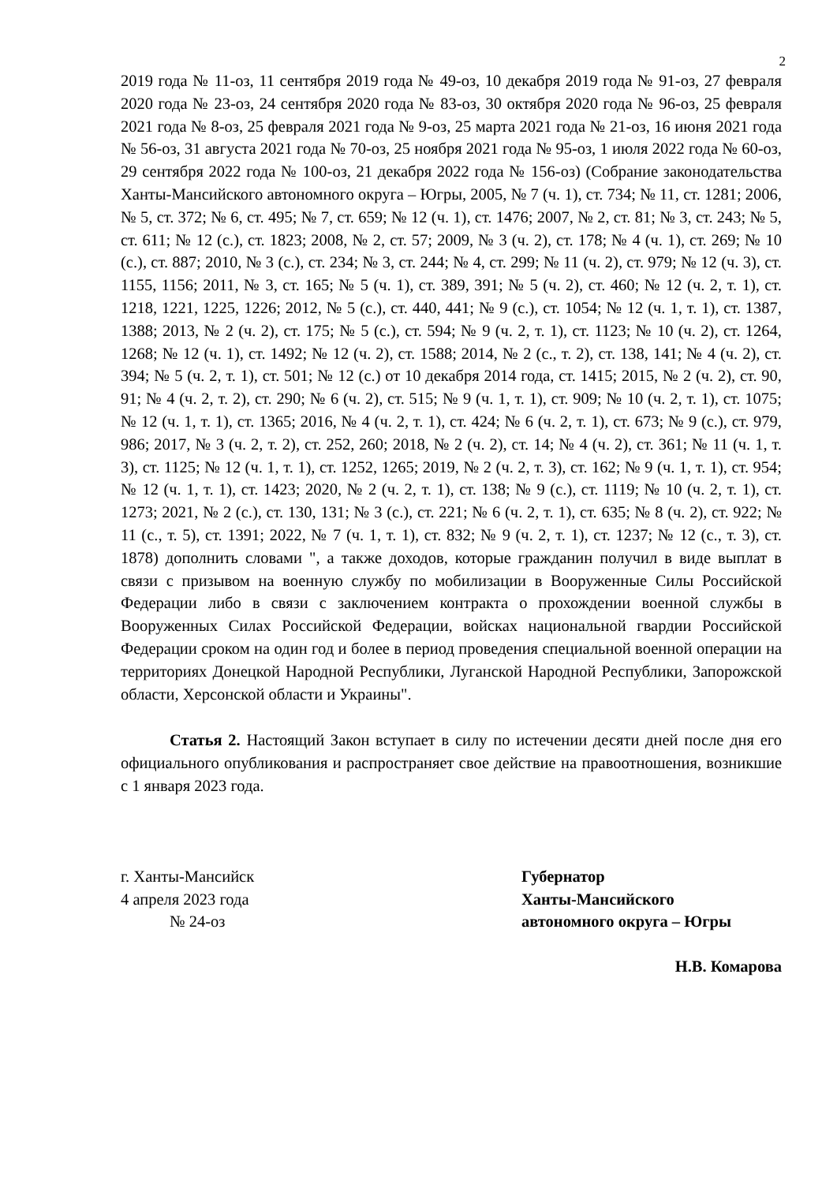2
2019 года № 11-оз, 11 сентября 2019 года № 49-оз, 10 декабря 2019 года № 91-оз, 27 февраля 2020 года № 23-оз, 24 сентября 2020 года № 83-оз, 30 октября 2020 года № 96-оз, 25 февраля 2021 года № 8-оз, 25 февраля 2021 года № 9-оз, 25 марта 2021 года № 21-оз, 16 июня 2021 года № 56-оз, 31 августа 2021 года № 70-оз, 25 ноября 2021 года № 95-оз, 1 июля 2022 года № 60-оз, 29 сентября 2022 года № 100-оз, 21 декабря 2022 года № 156-оз) (Собрание законодательства Ханты-Мансийского автономного округа – Югры, 2005, № 7 (ч. 1), ст. 734; № 11, ст. 1281; 2006, № 5, ст. 372; № 6, ст. 495; № 7, ст. 659; № 12 (ч. 1), ст. 1476; 2007, № 2, ст. 81; № 3, ст. 243; № 5, ст. 611; № 12 (с.), ст. 1823; 2008, № 2, ст. 57; 2009, № 3 (ч. 2), ст. 178; № 4 (ч. 1), ст. 269; № 10 (с.), ст. 887; 2010, № 3 (с.), ст. 234; № 3, ст. 244; № 4, ст. 299; № 11 (ч. 2), ст. 979; № 12 (ч. 3), ст. 1155, 1156; 2011, № 3, ст. 165; № 5 (ч. 1), ст. 389, 391; № 5 (ч. 2), ст. 460; № 12 (ч. 2, т. 1), ст. 1218, 1221, 1225, 1226; 2012, № 5 (с.), ст. 440, 441; № 9 (с.), ст. 1054; № 12 (ч. 1, т. 1), ст. 1387, 1388; 2013, № 2 (ч. 2), ст. 175; № 5 (с.), ст. 594; № 9 (ч. 2, т. 1), ст. 1123; № 10 (ч. 2), ст. 1264, 1268; № 12 (ч. 1), ст. 1492; № 12 (ч. 2), ст. 1588; 2014, № 2 (с., т. 2), ст. 138, 141; № 4 (ч. 2), ст. 394; № 5 (ч. 2, т. 1), ст. 501; № 12 (с.) от 10 декабря 2014 года, ст. 1415; 2015, № 2 (ч. 2), ст. 90, 91; № 4 (ч. 2, т. 2), ст. 290; № 6 (ч. 2), ст. 515; № 9 (ч. 1, т. 1), ст. 909; № 10 (ч. 2, т. 1), ст. 1075; № 12 (ч. 1, т. 1), ст. 1365; 2016, № 4 (ч. 2, т. 1), ст. 424; № 6 (ч. 2, т. 1), ст. 673; № 9 (с.), ст. 979, 986; 2017, № 3 (ч. 2, т. 2), ст. 252, 260; 2018, № 2 (ч. 2), ст. 14; № 4 (ч. 2), ст. 361; № 11 (ч. 1, т. 3), ст. 1125; № 12 (ч. 1, т. 1), ст. 1252, 1265; 2019, № 2 (ч. 2, т. 3), ст. 162; № 9 (ч. 1, т. 1), ст. 954; № 12 (ч. 1, т. 1), ст. 1423; 2020, № 2 (ч. 2, т. 1), ст. 138; № 9 (с.), ст. 1119; № 10 (ч. 2, т. 1), ст. 1273; 2021, № 2 (с.), ст. 130, 131; № 3 (с.), ст. 221; № 6 (ч. 2, т. 1), ст. 635; № 8 (ч. 2), ст. 922; № 11 (с., т. 5), ст. 1391; 2022, № 7 (ч. 1, т. 1), ст. 832; № 9 (ч. 2, т. 1), ст. 1237; № 12 (с., т. 3), ст. 1878) дополнить словами ", а также доходов, которые гражданин получил в виде выплат в связи с призывом на военную службу по мобилизации в Вооруженные Силы Российской Федерации либо в связи с заключением контракта о прохождении военной службы в Вооруженных Силах Российской Федерации, войсках национальной гвардии Российской Федерации сроком на один год и более в период проведения специальной военной операции на территориях Донецкой Народной Республики, Луганской Народной Республики, Запорожской области, Херсонской области и Украины".
Статья 2. Настоящий Закон вступает в силу по истечении десяти дней после дня его официального опубликования и распространяет свое действие на правоотношения, возникшие с 1 января 2023 года.
г. Ханты-Мансийск
4 апреля 2023 года
№ 24-оз
Губернатор
Ханты-Мансийского
автономного округа – Югры
Н.В. Комарова